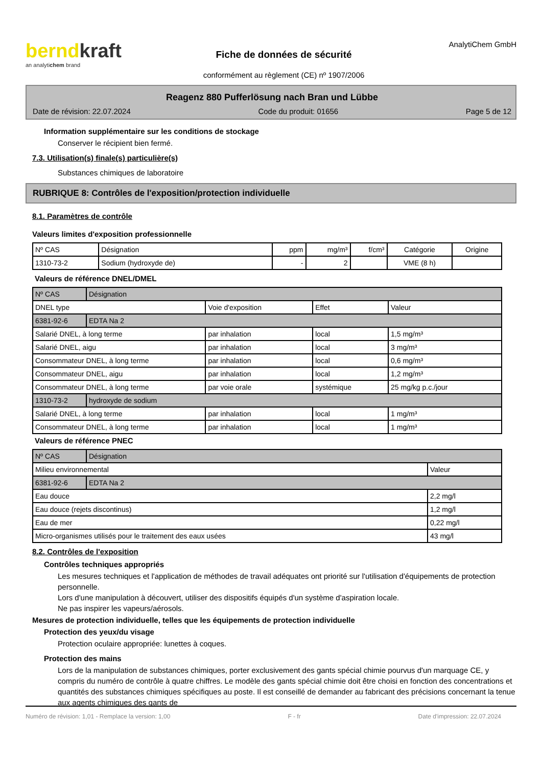berndkraft
an analytichem brand
Fiche de données de sécurité
conformément au règlement (CE) nº 1907/2006
AnalytiChem GmbH
Reagenz 880 Pufferlösung nach Bran und Lübbe
Date de révision: 22.07.2024 Code du produit: 01656 Page 5 de 12
Information supplémentaire sur les conditions de stockage
Conserver le récipient bien fermé.
7.3. Utilisation(s) finale(s) particulière(s)
Substances chimiques de laboratoire
RUBRIQUE 8: Contrôles de l'exposition/protection individuelle
8.1. Paramètres de contrôle
Valeurs limites d'exposition professionnelle
| Nº CAS | Désignation | ppm | mg/m³ | f/cm³ | Catégorie | Origine |
| --- | --- | --- | --- | --- | --- | --- |
| 1310-73-2 | Sodium (hydroxyde de) | - | 2 | | VME (8 h) | |
Valeurs de référence DNEL/DMEL
| Nº CAS | Désignation | | | |
| DNEL type | | Voie d'exposition | Effet | Valeur |
| 6381-92-6 | EDTA Na 2 | | | |
| Salarié DNEL, à long terme | | par inhalation | local | 1,5 mg/m³ |
| Salarié DNEL, aigu | | par inhalation | local | 3 mg/m³ |
| Consommateur DNEL, à long terme | | par inhalation | local | 0,6 mg/m³ |
| Consommateur DNEL, aigu | | par inhalation | local | 1,2 mg/m³ |
| Consommateur DNEL, à long terme | | par voie orale | systémique | 25 mg/kg p.c./jour |
| 1310-73-2 | hydroxyde de sodium | | | |
| Salarié DNEL, à long terme | | par inhalation | local | 1 mg/m³ |
| Consommateur DNEL, à long terme | | par inhalation | local | 1 mg/m³ |
Valeurs de référence PNEC
| Nº CAS | Désignation | |
| Milieu environnemental | | Valeur |
| 6381-92-6 | EDTA Na 2 | |
| Eau douce | | 2,2 mg/l |
| Eau douce (rejets discontinus) | | 1,2 mg/l |
| Eau de mer | | 0,22 mg/l |
| Micro-organismes utilisés pour le traitement des eaux usées | | 43 mg/l |
8.2. Contrôles de l'exposition
Contrôles techniques appropriés
Les mesures techniques et l'application de méthodes de travail adéquates ont priorité sur l'utilisation d'équipements de protection personnelle.
Lors d'une manipulation à découvert, utiliser des dispositifs équipés d'un système d'aspiration locale.
Ne pas inspirer les vapeurs/aérosols.
Mesures de protection individuelle, telles que les équipements de protection individuelle
Protection des yeux/du visage
Protection oculaire appropriée: lunettes à coques.
Protection des mains
Lors de la manipulation de substances chimiques, porter exclusivement des gants spécial chimie pourvus d'un marquage CE, y compris du numéro de contrôle à quatre chiffres. Le modèle des gants spécial chimie doit être choisi en fonction des concentrations et quantités des substances chimiques spécifiques au poste. Il est conseillé de demander au fabricant des précisions concernant la tenue aux agents chimiques des gants de
Numéro de révision: 1,01 - Remplace la version: 1,00 F - fr Date d'impression: 22.07.2024